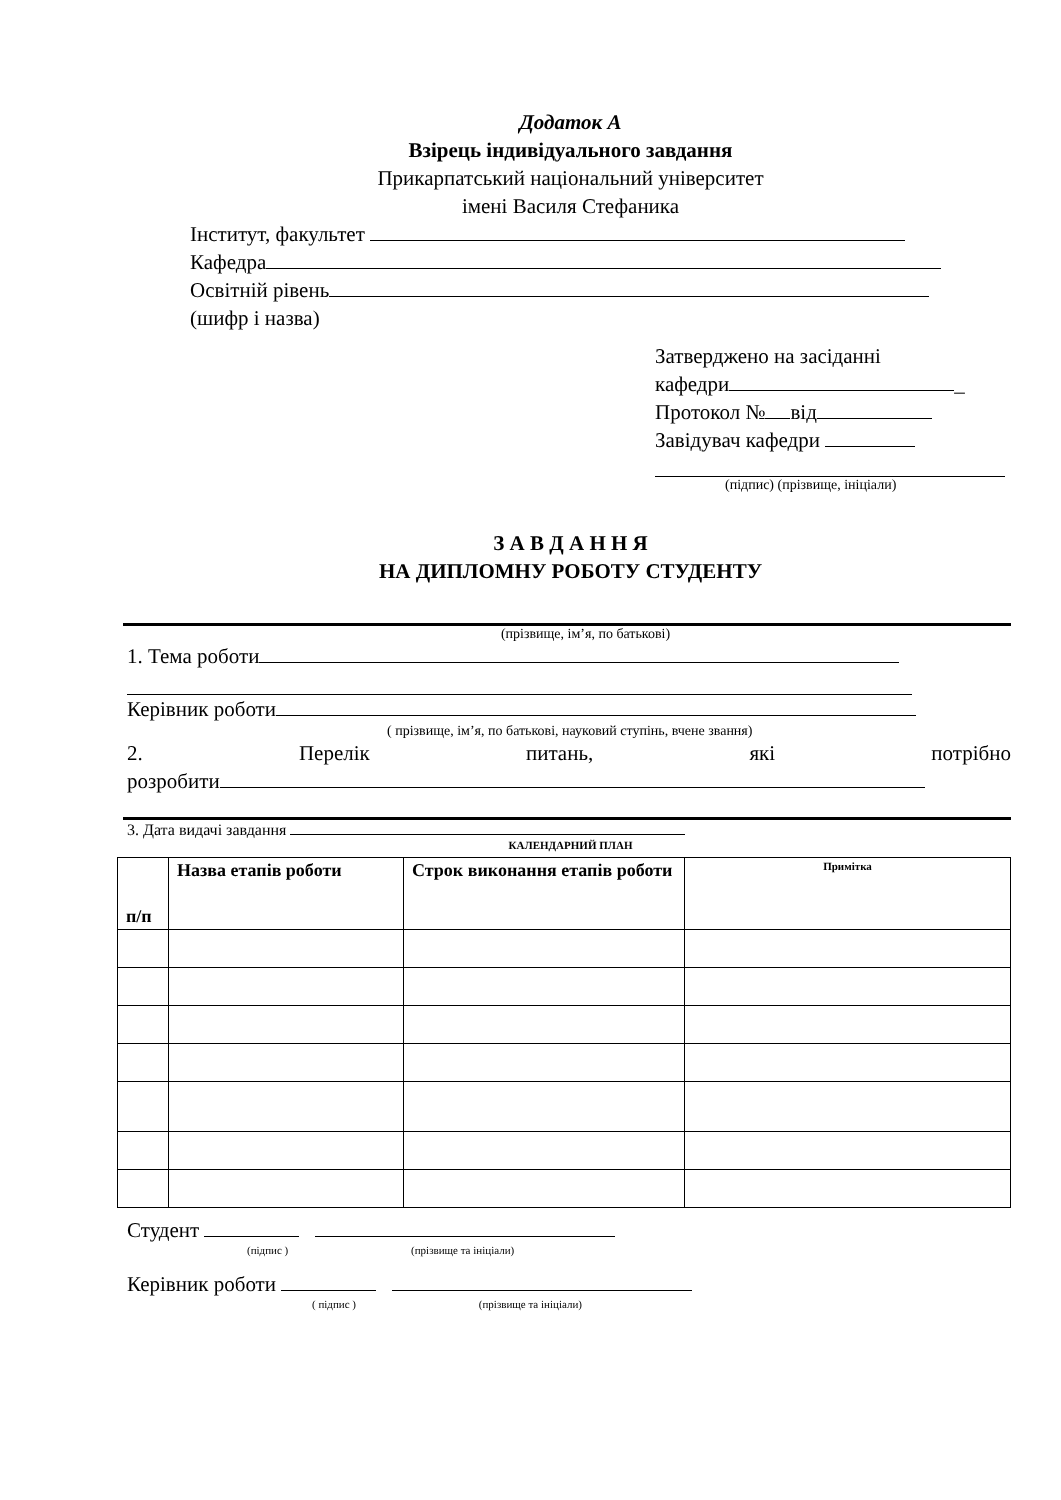Додаток А
Взірець індивідуального завдання
Прикарпатський національний університет
імені Василя Стефаника
Інститут, факультет
Кафедра
Освітній рівень
(шифр і назва)
Затверджено на засіданні
кафедри _
Протокол № від
Завідувач кафедри
(підпис) (прізвище, ініціали)
З А В Д А Н Н Я
НА ДИПЛОМНУ РОБОТУ СТУДЕНТУ
(прізвище, ім’я, по батькові)
1. Тема роботи
Керівник роботи
( прізвище, ім’я, по батькові, науковий ступінь, вчене звання)
2. Перелік питань, які потрібно
розробити
3. Дата видачі завдання
КАЛЕНДАРНИЙ ПЛАН
| п/п | Назва етапів роботи | Строк виконання етапів роботи | Примітка |
| --- | --- | --- | --- |
Студент
(підпис ) (прізвище та ініціали)
Керівник роботи
( підпис ) (прізвище та ініціали)